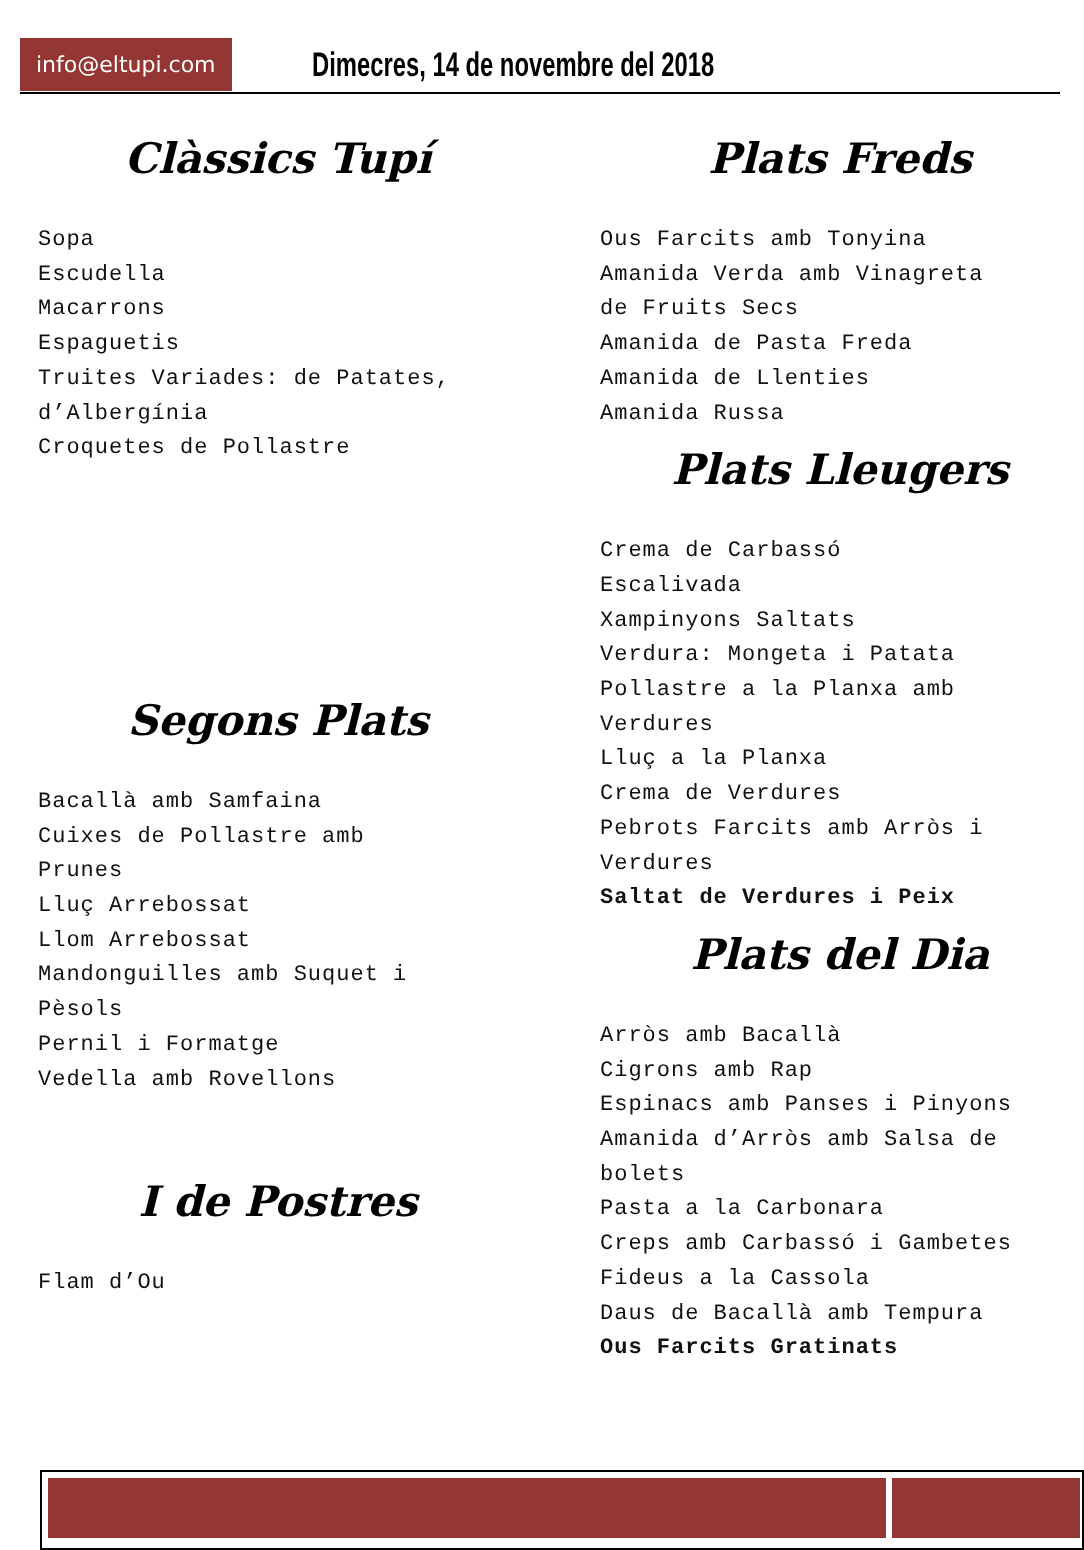info@eltupi.com
Dimecres, 14 de novembre del 2018
Clàssics Tupí
Sopa
Escudella
Macarrons
Espaguetis
Truites Variades: de Patates,
d’Albergínia
Croquetes de Pollastre
Segons Plats
Bacallà amb Samfaina
Cuixes de Pollastre amb
Prunes
Lluç Arrebossat
Llom Arrebossat
Mandonguilles amb Suquet i
Pèsols
Pernil i Formatge
Vedella amb Rovellons
I de Postres
Flam d’Ou
Plats Freds
Ous Farcits amb Tonyina
Amanida Verda amb Vinagreta
de Fruits Secs
Amanida de Pasta Freda
Amanida de Llenties
Amanida Russa
Plats Lleugers
Crema de Carbassó
Escalivada
Xampinyons Saltats
Verdura: Mongeta i Patata
Pollastre a la Planxa amb
Verdures
Lluç a la Planxa
Crema de Verdures
Pebrots Farcits amb Arròs i
Verdures
Saltat de Verdures i Peix
Plats del Dia
Arròs amb Bacallà
Cigrons amb Rap
Espinacs amb Panses i Pinyons
Amanida d’Arròs amb Salsa de
bolets
Pasta a la Carbonara
Creps amb Carbassó i Gambetes
Fideus a la Cassola
Daus de Bacallà amb Tempura
Ous Farcits Gratinats